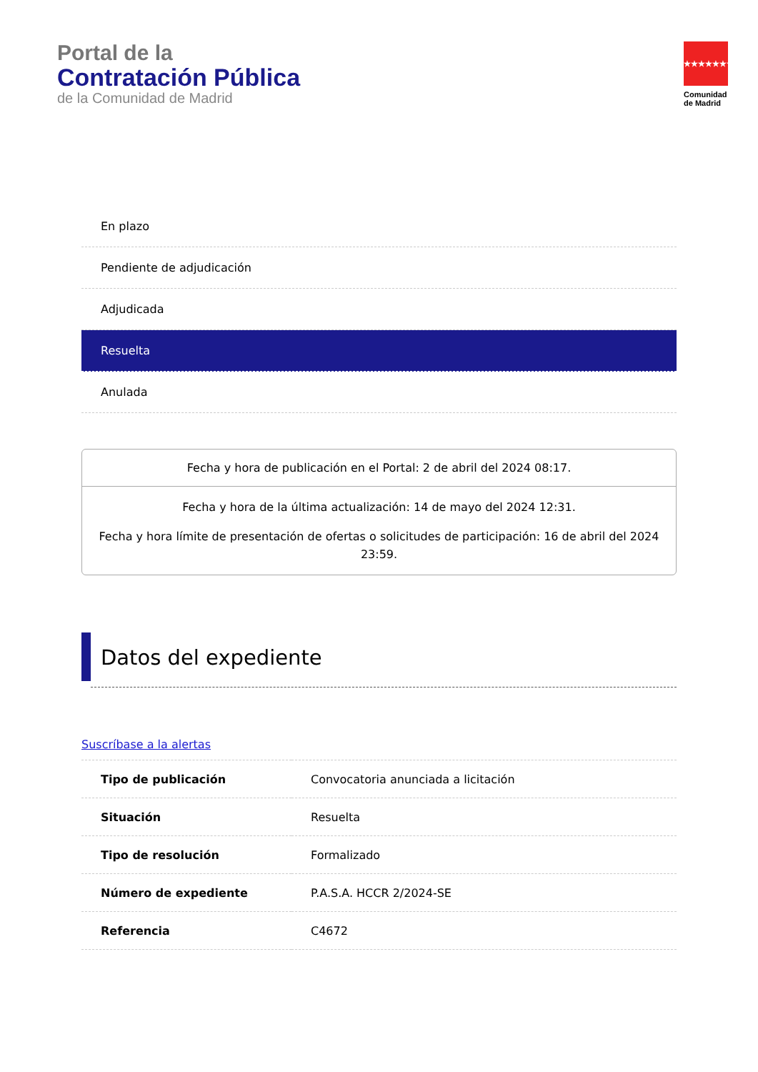Portal de la
Contratación Pública
de la Comunidad de Madrid
★★★★★★★
Comunidad
de Madrid
En plazo
Pendiente de adjudicación
Adjudicada
Resuelta
Anulada
Fecha y hora de publicación en el Portal: 2 de abril del 2024 08:17.
Fecha y hora de la última actualización: 14 de mayo del 2024 12:31.
Fecha y hora límite de presentación de ofertas o solicitudes de participación: 16 de abril del 2024 23:59.
Datos del expediente
Suscríbase a la alertas
| Tipo de publicación | Convocatoria anunciada a licitación |
| Situación | Resuelta |
| Tipo de resolución | Formalizado |
| Número de expediente | P.A.S.A. HCCR 2/2024-SE |
| Referencia | C4672 |